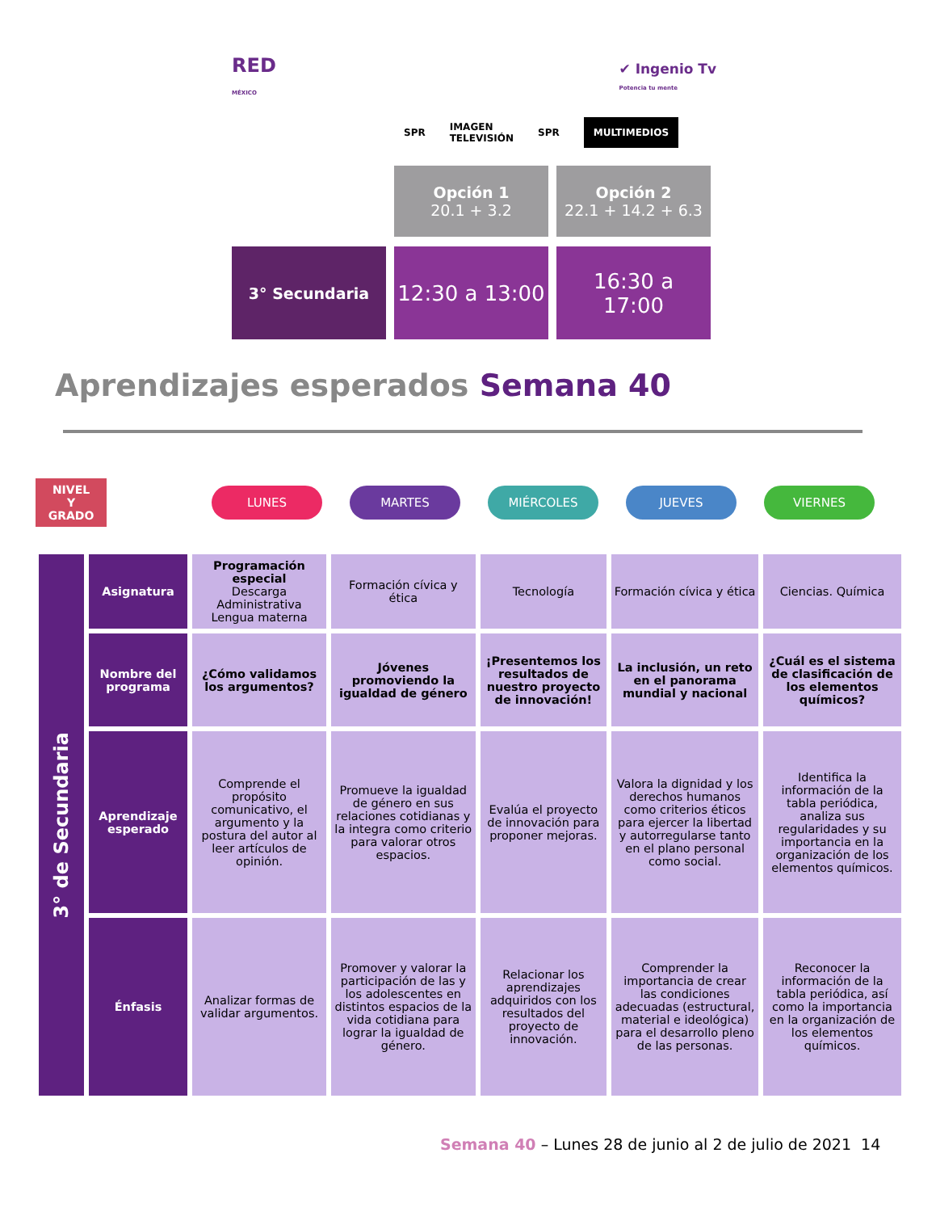RED
MÉXICO ✔ Ingenio Tv
Potencia tu mente
SPR IMAGEN
TELEVISIÓN SPR MULTIMEDIOS
Opción 1
20.1 + 3.2
Opción 2
22.1 + 14.2 + 6.3
3° Secundaria
12:30 a 13:00
16:30 a
17:00
Aprendizajes esperados Semana 40
NIVEL
Y
GRADO
LUNES MARTES MIÉRCOLES JUEVES VIERNES
| 3° de Secundaria | Asignatura | Programación especial Descarga Administrativa Lengua materna | Formación cívica y ética | Tecnología | Formación cívica y ética | Ciencias. Química |
| | Nombre del programa | ¿Cómo validamos los argumentos? | Jóvenes promoviendo la igualdad de género | ¡Presentemos los resultados de nuestro proyecto de innovación! | La inclusión, un reto en el panorama mundial y nacional | ¿Cuál es el sistema de clasificación de los elementos químicos? |
| | Aprendizaje esperado | Comprende el propósito comunicativo, el argumento y la postura del autor al leer artículos de opinión. | Promueve la igualdad de género en sus relaciones cotidianas y la integra como criterio para valorar otros espacios. | Evalúa el proyecto de innovación para proponer mejoras. | Valora la dignidad y los derechos humanos como criterios éticos para ejercer la libertad y autorregularse tanto en el plano personal como social. | Identifica la información de la tabla periódica, analiza sus regularidades y su importancia en la organización de los elementos químicos. |
| | Énfasis | Analizar formas de validar argumentos. | Promover y valorar la participación de las y los adolescentes en distintos espacios de la vida cotidiana para lograr la igualdad de género. | Relacionar los aprendizajes adquiridos con los resultados del proyecto de innovación. | Comprender la importancia de crear las condiciones adecuadas (estructural, material e ideológica) para el desarrollo pleno de las personas. | Reconocer la información de la tabla periódica, así como la importancia en la organización de los elementos químicos. |
Semana 40 – Lunes 28 de junio al 2 de julio de 2021 14